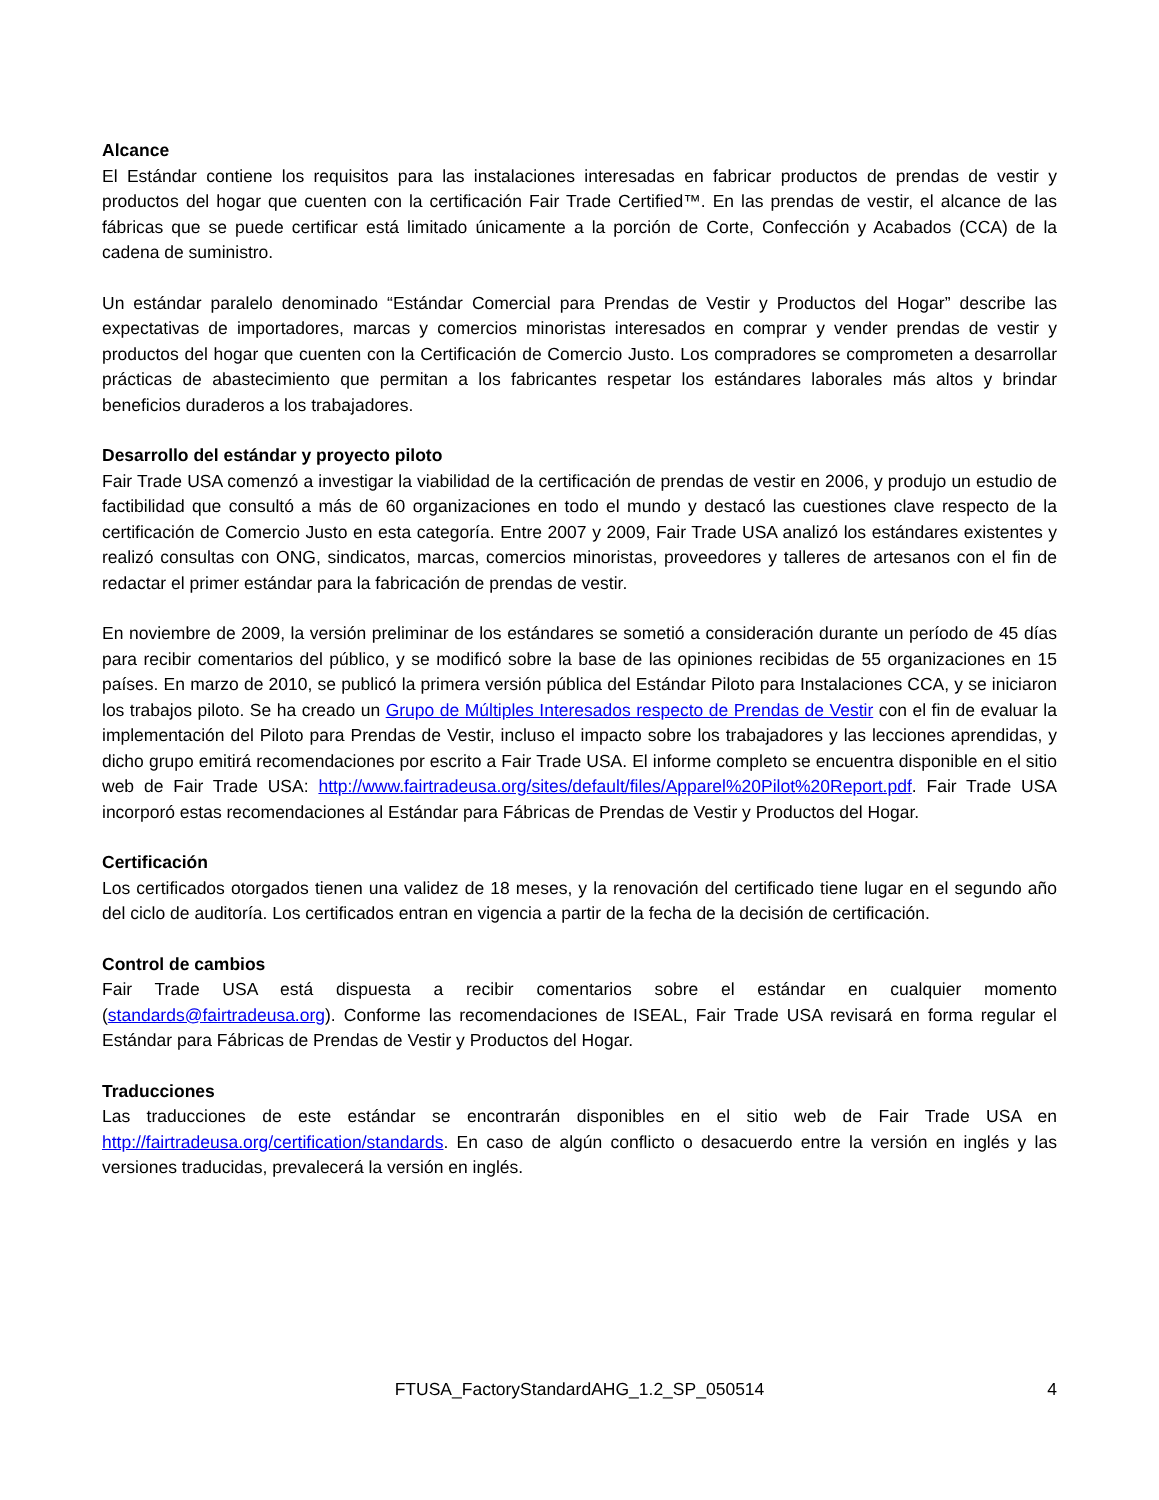Alcance
El Estándar contiene los requisitos para las instalaciones interesadas en fabricar productos de prendas de vestir y productos del hogar que cuenten con la certificación Fair Trade Certified™. En las prendas de vestir, el alcance de las fábricas que se puede certificar está limitado únicamente a la porción de Corte, Confección y Acabados (CCA) de la cadena de suministro.
Un estándar paralelo denominado “Estándar Comercial para Prendas de Vestir y Productos del Hogar” describe las expectativas de importadores, marcas y comercios minoristas interesados en comprar y vender prendas de vestir y productos del hogar que cuenten con la Certificación de Comercio Justo. Los compradores se comprometen a desarrollar prácticas de abastecimiento que permitan a los fabricantes respetar los estándares laborales más altos y brindar beneficios duraderos a los trabajadores.
Desarrollo del estándar y proyecto piloto
Fair Trade USA comenzó a investigar la viabilidad de la certificación de prendas de vestir en 2006, y produjo un estudio de factibilidad que consultó a más de 60 organizaciones en todo el mundo y destacó las cuestiones clave respecto de la certificación de Comercio Justo en esta categoría. Entre 2007 y 2009, Fair Trade USA analizó los estándares existentes y realizó consultas con ONG, sindicatos, marcas, comercios minoristas, proveedores y talleres de artesanos con el fin de redactar el primer estándar para la fabricación de prendas de vestir.
En noviembre de 2009, la versión preliminar de los estándares se sometió a consideración durante un período de 45 días para recibir comentarios del público, y se modificó sobre la base de las opiniones recibidas de 55 organizaciones en 15 países. En marzo de 2010, se publicó la primera versión pública del Estándar Piloto para Instalaciones CCA, y se iniciaron los trabajos piloto. Se ha creado un Grupo de Múltiples Interesados respecto de Prendas de Vestir con el fin de evaluar la implementación del Piloto para Prendas de Vestir, incluso el impacto sobre los trabajadores y las lecciones aprendidas, y dicho grupo emitirá recomendaciones por escrito a Fair Trade USA. El informe completo se encuentra disponible en el sitio web de Fair Trade USA: http://www.fairtradeusa.org/sites/default/files/Apparel%20Pilot%20Report.pdf. Fair Trade USA incorporó estas recomendaciones al Estándar para Fábricas de Prendas de Vestir y Productos del Hogar.
Certificación
Los certificados otorgados tienen una validez de 18 meses, y la renovación del certificado tiene lugar en el segundo año del ciclo de auditoría. Los certificados entran en vigencia a partir de la fecha de la decisión de certificación.
Control de cambios
Fair Trade USA está dispuesta a recibir comentarios sobre el estándar en cualquier momento (standards@fairtradeusa.org). Conforme las recomendaciones de ISEAL, Fair Trade USA revisará en forma regular el Estándar para Fábricas de Prendas de Vestir y Productos del Hogar.
Traducciones
Las traducciones de este estándar se encontrarán disponibles en el sitio web de Fair Trade USA en http://fairtradeusa.org/certification/standards. En caso de algún conflicto o desacuerdo entre la versión en inglés y las versiones traducidas, prevalecerá la versión en inglés.
FTUSA_FactoryStandardAHG_1.2_SP_050514 4